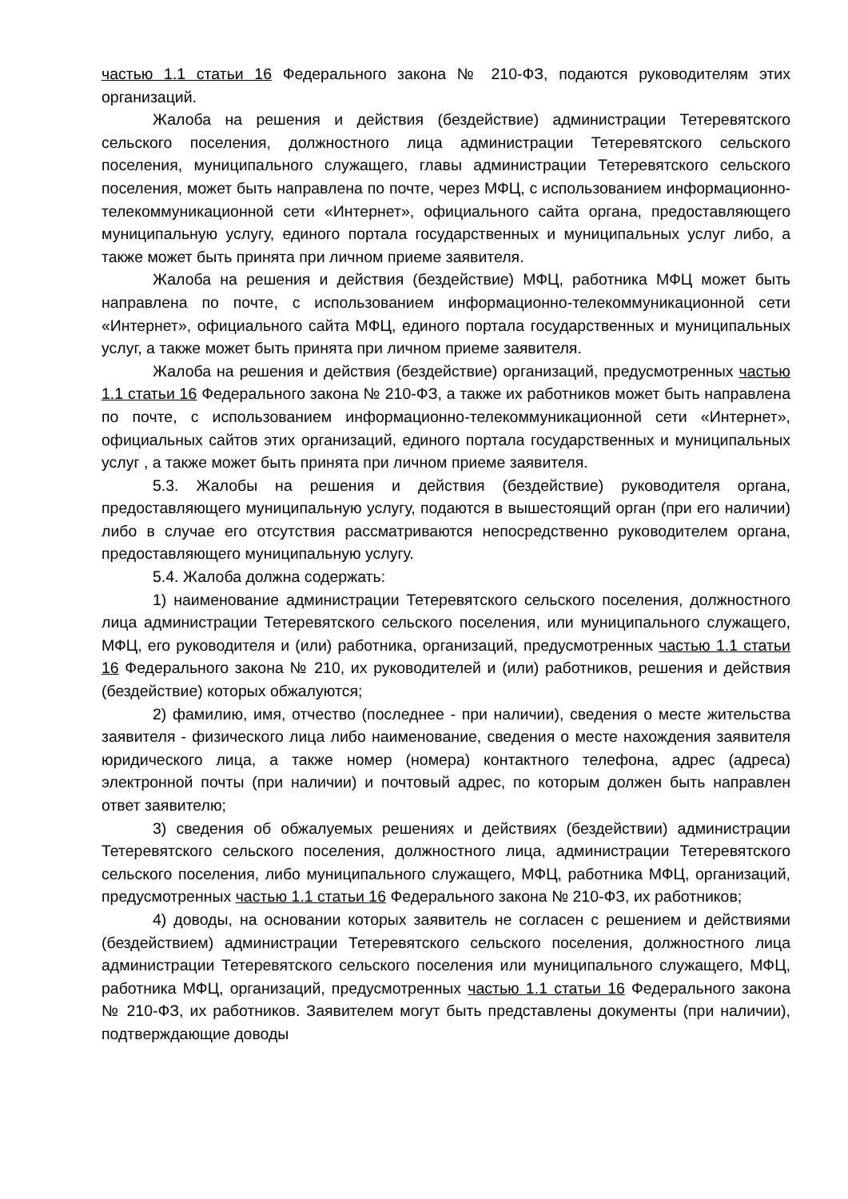частью 1.1 статьи 16 Федерального закона № 210-ФЗ, подаются руководителям этих организаций.
Жалоба на решения и действия (бездействие) администрации Тетеревятского сельского поселения, должностного лица администрации Тетеревятского сельского поселения, муниципального служащего, главы администрации Тетеревятского сельского поселения, может быть направлена по почте, через МФЦ, с использованием информационно-телекоммуникационной сети «Интернет», официального сайта органа, предоставляющего муниципальную услугу, единого портала государственных и муниципальных услуг либо, а также может быть принята при личном приеме заявителя.
Жалоба на решения и действия (бездействие) МФЦ, работника МФЦ может быть направлена по почте, с использованием информационно-телекоммуникационной сети «Интернет», официального сайта МФЦ, единого портала государственных и муниципальных услуг, а также может быть принята при личном приеме заявителя.
Жалоба на решения и действия (бездействие) организаций, предусмотренных частью 1.1 статьи 16 Федерального закона № 210-ФЗ, а также их работников может быть направлена по почте, с использованием информационно-телекоммуникационной сети «Интернет», официальных сайтов этих организаций, единого портала государственных и муниципальных услуг , а также может быть принята при личном приеме заявителя.
5.3. Жалобы на решения и действия (бездействие) руководителя органа, предоставляющего муниципальную услугу, подаются в вышестоящий орган (при его наличии) либо в случае его отсутствия рассматриваются непосредственно руководителем органа, предоставляющего муниципальную услугу.
5.4. Жалоба должна содержать:
1) наименование администрации Тетеревятского сельского поселения, должностного лица администрации Тетеревятского сельского поселения, или муниципального служащего, МФЦ, его руководителя и (или) работника, организаций, предусмотренных частью 1.1 статьи 16 Федерального закона № 210, их руководителей и (или) работников, решения и действия (бездействие) которых обжалуются;
2) фамилию, имя, отчество (последнее - при наличии), сведения о месте жительства заявителя - физического лица либо наименование, сведения о месте нахождения заявителя юридического лица, а также номер (номера) контактного телефона, адрес (адреса) электронной почты (при наличии) и почтовый адрес, по которым должен быть направлен ответ заявителю;
3) сведения об обжалуемых решениях и действиях (бездействии) администрации Тетеревятского сельского поселения, должностного лица, администрации Тетеревятского сельского поселения, либо муниципального служащего, МФЦ, работника МФЦ, организаций, предусмотренных частью 1.1 статьи 16 Федерального закона № 210-ФЗ, их работников;
4) доводы, на основании которых заявитель не согласен с решением и действиями (бездействием) администрации Тетеревятского сельского поселения, должностного лица администрации Тетеревятского сельского поселения или муниципального служащего, МФЦ, работника МФЦ, организаций, предусмотренных частью 1.1 статьи 16 Федерального закона № 210-ФЗ, их работников. Заявителем могут быть представлены документы (при наличии), подтверждающие доводы